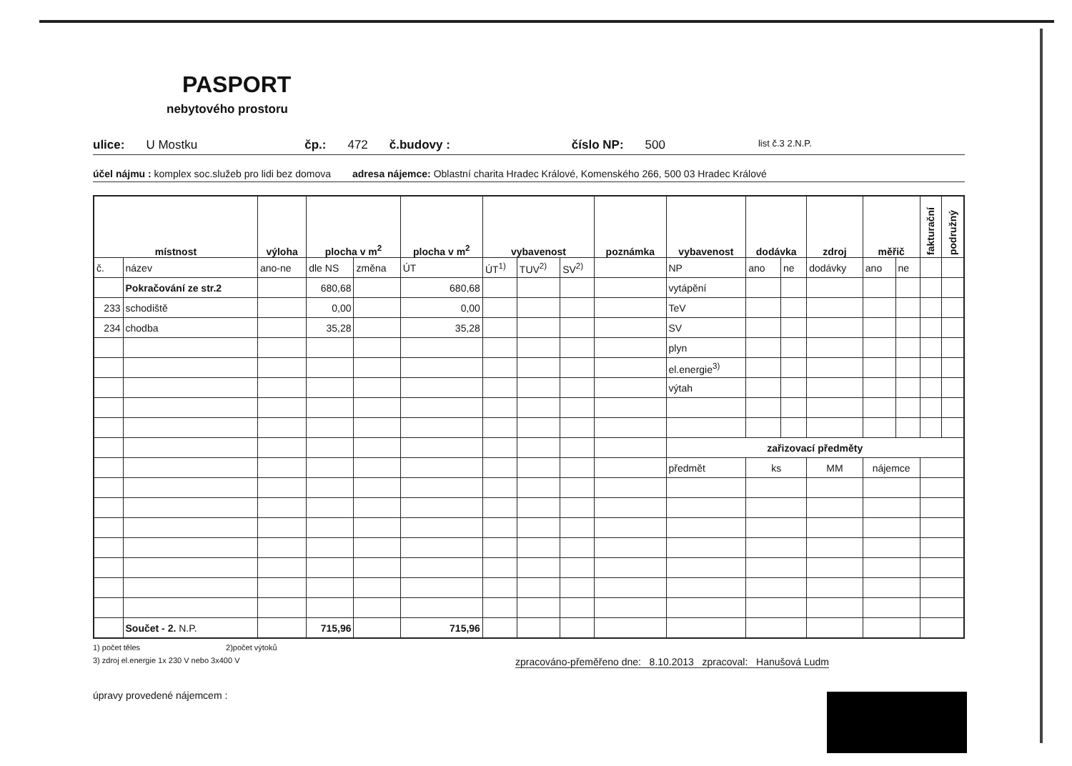PASPORT
nebytového prostoru
ulice: U Mostku čp.: 472 č.budovy : číslo NP: 500 list č.3 2.N.P.
účel nájmu : komplex soc.služeb pro lidi bez domova adresa nájemce: Oblastní charita Hradec Králové, Komenského 266, 500 03 Hradec Králové
| místnost | | výloha | plocha v m<sup>2</sup> | | plocha v m<sup>2</sup> | vybavenost | | | poznámka | vybavenost | dodávka | | zdroj | měřič | | fakturační | podružný |
| --- | --- | --- | --- | --- | --- | --- | --- | --- | --- | --- | --- | --- | --- | --- | --- | --- | --- |
| č. | název | ano-ne | dle NS | změna | ÚT | ÚT<sup>1)</sup> | TUV<sup>2)</sup> | SV<sup>2)</sup> | | NP | ano | ne | dodávky | ano | ne | | |
| | Pokračování ze str.2 | | 680,68 | | 680,68 | | | | | vytápění | | | | | | | |
| 233 | schodiště | | 0,00 | | 0,00 | | | | | TeV | | | | | | | |
| 234 | chodba | | 35,28 | | 35,28 | | | | | SV | | | | | | | |
| | | | | | | | | | | plyn | | | | | | | |
| | | | | | | | | | | el.energie<sup>3)</sup> | | | | | | | |
| | | | | | | | | | | výtah | | | | | | | |
| | | | | | | | | | | zařizovací předměty | | | | | | | |
| | | | | | | | | | | předmět | ks | | MM | nájemce | | | |
| | Součet - 2. N.P. | | 715,96 | | 715,96 | | | | | | | | | | | | |
1) počet těles 2)počet výtoků
3) zdroj el.energie 1x 230 V nebo 3x400 V zpracováno-přeměřeno dne: 8.10.2013 zpracoval: Hanušová Ludm
úpravy provedené nájemcem :